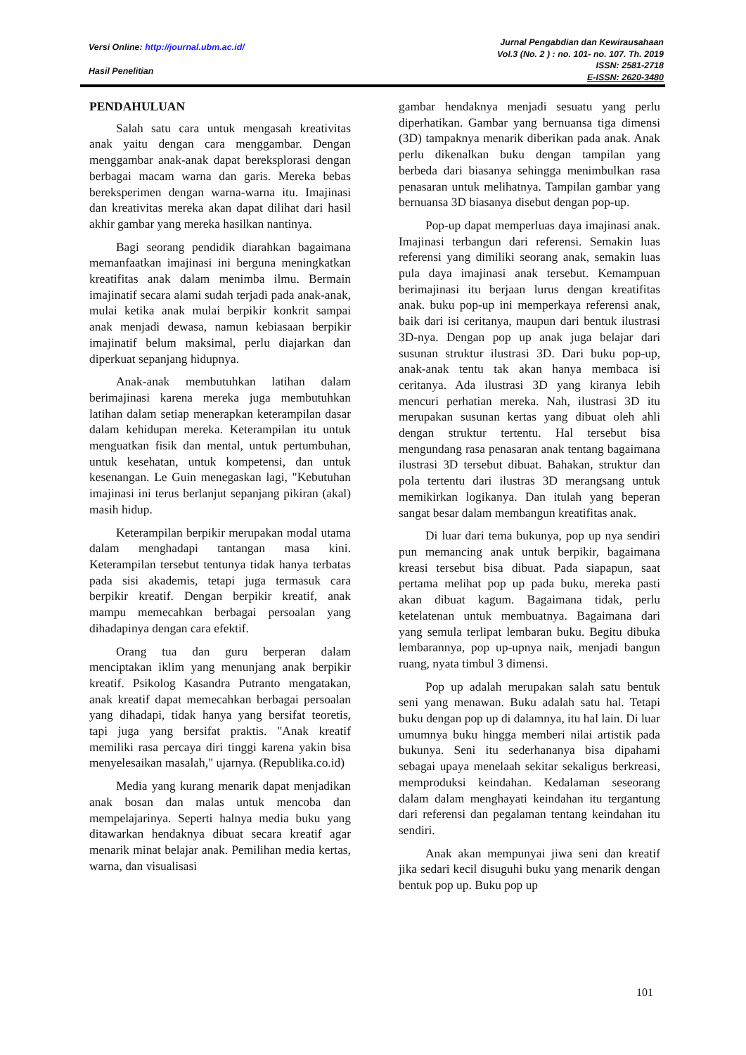Versi Online: http://journal.ubm.ac.id/
Hasil Penelitian
Jurnal Pengabdian dan Kewirausahaan
Vol.3 (No. 2 ) : no. 101- no. 107. Th. 2019
ISSN: 2581-2718
E-ISSN: 2620-3480
PENDAHULUAN
Salah satu cara untuk mengasah kreativitas anak yaitu dengan cara menggambar. Dengan menggambar anak-anak dapat bereksplorasi dengan berbagai macam warna dan garis. Mereka bebas bereksperimen dengan warna-warna itu. Imajinasi dan kreativitas mereka akan dapat dilihat dari hasil akhir gambar yang mereka hasilkan nantinya.
Bagi seorang pendidik diarahkan bagaimana memanfaatkan imajinasi ini berguna meningkatkan kreatifitas anak dalam menimba ilmu. Bermain imajinatif secara alami sudah terjadi pada anak-anak, mulai ketika anak mulai berpikir konkrit sampai anak menjadi dewasa, namun kebiasaan berpikir imajinatif belum maksimal, perlu diajarkan dan diperkuat sepanjang hidupnya.
Anak-anak membutuhkan latihan dalam berimajinasi karena mereka juga membutuhkan latihan dalam setiap menerapkan keterampilan dasar dalam kehidupan mereka. Keterampilan itu untuk menguatkan fisik dan mental, untuk pertumbuhan, untuk kesehatan, untuk kompetensi, dan untuk kesenangan. Le Guin menegaskan lagi, "Kebutuhan imajinasi ini terus berlanjut sepanjang pikiran (akal) masih hidup.
Keterampilan berpikir merupakan modal utama dalam menghadapi tantangan masa kini. Keterampilan tersebut tentunya tidak hanya terbatas pada sisi akademis, tetapi juga termasuk cara berpikir kreatif. Dengan berpikir kreatif, anak mampu memecahkan berbagai persoalan yang dihadapinya dengan cara efektif.
Orang tua dan guru berperan dalam menciptakan iklim yang menunjang anak berpikir kreatif. Psikolog Kasandra Putranto mengatakan, anak kreatif dapat memecahkan berbagai persoalan yang dihadapi, tidak hanya yang bersifat teoretis, tapi juga yang bersifat praktis. "Anak kreatif memiliki rasa percaya diri tinggi karena yakin bisa menyelesaikan masalah," ujarnya. (Republika.co.id)
Media yang kurang menarik dapat menjadikan anak bosan dan malas untuk mencoba dan mempelajarinya. Seperti halnya media buku yang ditawarkan hendaknya dibuat secara kreatif agar menarik minat belajar anak. Pemilihan media kertas, warna, dan visualisasi
gambar hendaknya menjadi sesuatu yang perlu diperhatikan. Gambar yang bernuansa tiga dimensi (3D) tampaknya menarik diberikan pada anak. Anak perlu dikenalkan buku dengan tampilan yang berbeda dari biasanya sehingga menimbulkan rasa penasaran untuk melihatnya. Tampilan gambar yang bernuansa 3D biasanya disebut dengan pop-up.
Pop-up dapat memperluas daya imajinasi anak. Imajinasi terbangun dari referensi. Semakin luas referensi yang dimiliki seorang anak, semakin luas pula daya imajinasi anak tersebut. Kemampuan berimajinasi itu berjaan lurus dengan kreatifitas anak. buku pop-up ini memperkaya referensi anak, baik dari isi ceritanya, maupun dari bentuk ilustrasi 3D-nya. Dengan pop up anak juga belajar dari susunan struktur ilustrasi 3D. Dari buku pop-up, anak-anak tentu tak akan hanya membaca isi ceritanya. Ada ilustrasi 3D yang kiranya lebih mencuri perhatian mereka. Nah, ilustrasi 3D itu merupakan susunan kertas yang dibuat oleh ahli dengan struktur tertentu. Hal tersebut bisa mengundang rasa penasaran anak tentang bagaimana ilustrasi 3D tersebut dibuat. Bahakan, struktur dan pola tertentu dari ilustras 3D merangsang untuk memikirkan logikanya. Dan itulah yang beperan sangat besar dalam membangun kreatifitas anak.
Di luar dari tema bukunya, pop up nya sendiri pun memancing anak untuk berpikir, bagaimana kreasi tersebut bisa dibuat. Pada siapapun, saat pertama melihat pop up pada buku, mereka pasti akan dibuat kagum. Bagaimana tidak, perlu ketelatenan untuk membuatnya. Bagaimana dari yang semula terlipat lembaran buku. Begitu dibuka lembarannya, pop up-upnya naik, menjadi bangun ruang, nyata timbul 3 dimensi.
Pop up adalah merupakan salah satu bentuk seni yang menawan. Buku adalah satu hal. Tetapi buku dengan pop up di dalamnya, itu hal lain. Di luar umumnya buku hingga memberi nilai artistik pada bukunya. Seni itu sederhananya bisa dipahami sebagai upaya menelaah sekitar sekaligus berkreasi, memproduksi keindahan. Kedalaman seseorang dalam dalam menghayati keindahan itu tergantung dari referensi dan pegalaman tentang keindahan itu sendiri.
Anak akan mempunyai jiwa seni dan kreatif jika sedari kecil disuguhi buku yang menarik dengan bentuk pop up. Buku pop up
101